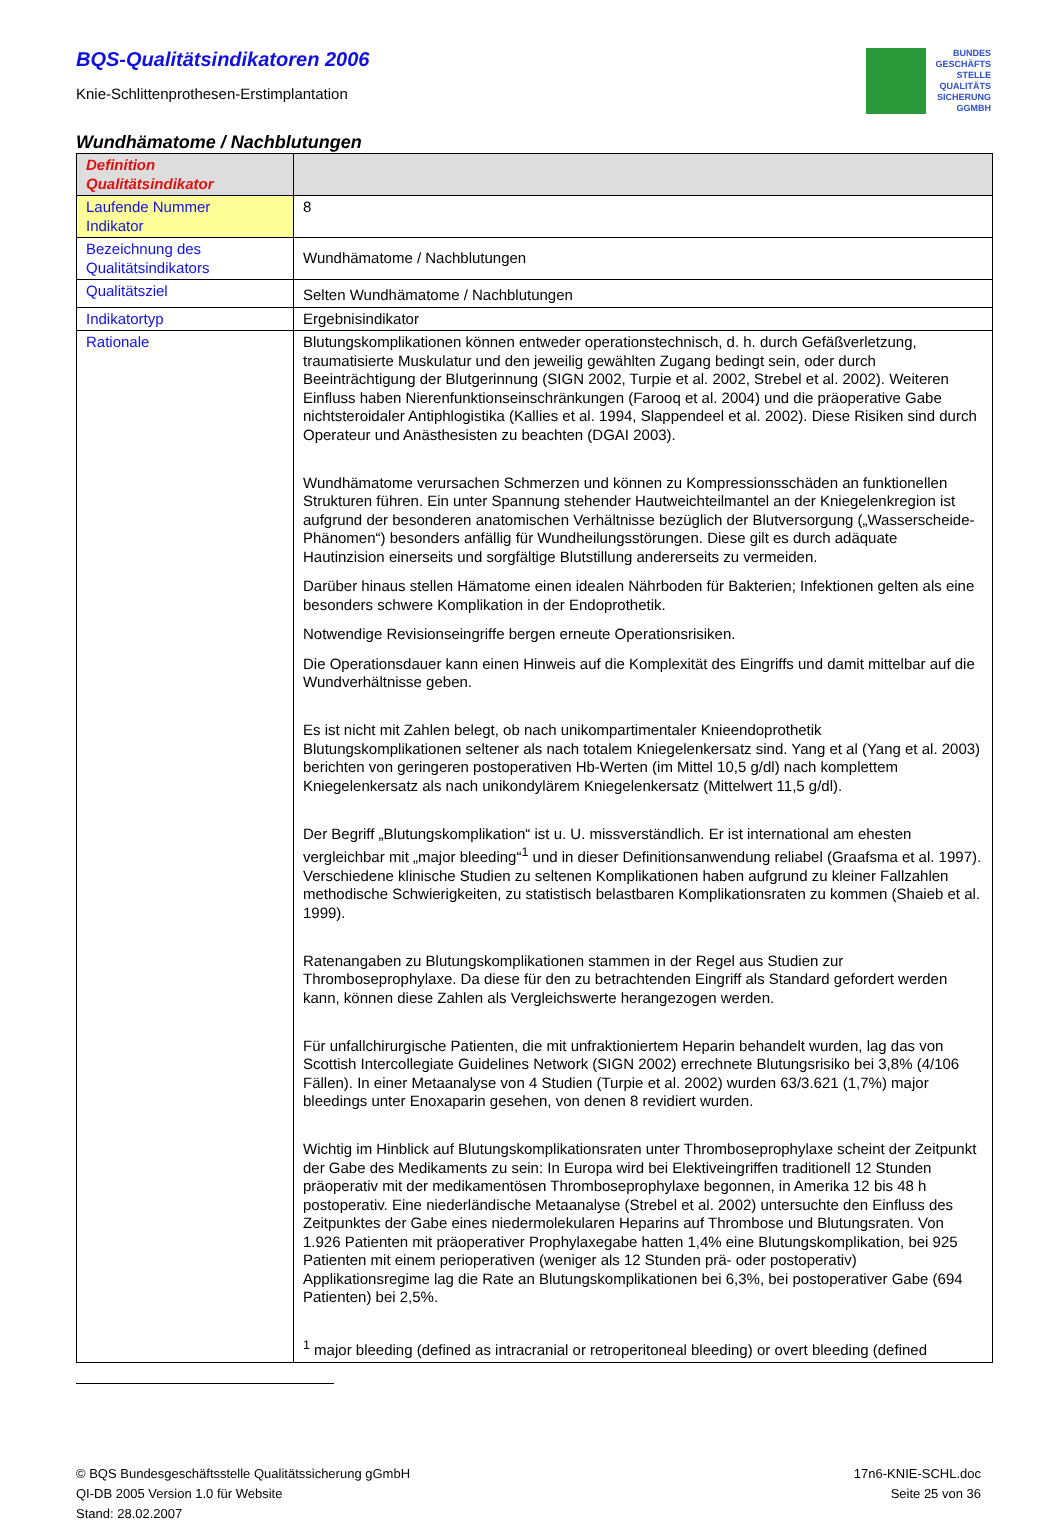BUNDES
GESCHÄFTS
STELLE
QUALITÄTS
SICHERUNG
GGMBH
BQS-Qualitätsindikatoren 2006
Knie-Schlittenprothesen-Erstimplantation
Wundhämatome / Nachblutungen
| Definition Qualitätsindikator | |
| Laufende Nummer Indikator | 8 |
| Bezeichnung des Qualitätsindikators | Wundhämatome / Nachblutungen |
| Qualitätsziel | Selten Wundhämatome / Nachblutungen |
| Indikatortyp | Ergebnisindikator |
| Rationale | Blutungskomplikationen können entweder operationstechnisch, d. h. durch Gefäßverletzung, traumatisierte Muskulatur und den jeweilig gewählten Zugang bedingt sein, oder durch Beeinträchtigung der Blutgerinnung (SIGN 2002, Turpie et al. 2002, Strebel et al. 2002). Weiteren Einfluss haben Nierenfunktionseinschränkungen (Farooq et al. 2004) und die präoperative Gabe nichtsteroidaler Antiphlogistika (Kallies et al. 1994, Slappendeel et al. 2002). Diese Risiken sind durch Operateur und Anästhesisten zu beachten (DGAI 2003). Wundhämatome verursachen Schmerzen und können zu Kompressionsschäden an funktionellen Strukturen führen. Ein unter Spannung stehender Hautweichteilmantel an der Kniegelenkregion ist aufgrund der besonderen anatomischen Verhältnisse bezüglich der Blutversorgung („Wasserscheide-Phänomen“) besonders anfällig für Wundheilungsstörungen. Diese gilt es durch adäquate Hautinzision einerseits und sorgfältige Blutstillung andererseits zu vermeiden. Darüber hinaus stellen Hämatome einen idealen Nährboden für Bakterien; Infektionen gelten als eine besonders schwere Komplikation in der Endoprothetik. Notwendige Revisionseingriffe bergen erneute Operationsrisiken. Die Operationsdauer kann einen Hinweis auf die Komplexität des Eingriffs und damit mittelbar auf die Wundverhältnisse geben. Es ist nicht mit Zahlen belegt, ob nach unikompartimentaler Knieendoprothetik Blutungskomplikationen seltener als nach totalem Kniegelenkersatz sind. Yang et al (Yang et al. 2003) berichten von geringeren postoperativen Hb-Werten (im Mittel 10,5 g/dl) nach komplettem Kniegelenkersatz als nach unikondylärem Kniegelenkersatz (Mittelwert 11,5 g/dl). Der Begriff „Blutungskomplikation“ ist u. U. missverständlich. Er ist international am ehesten vergleichbar mit „major bleeding“<sup>1</sup> und in dieser Definitionsanwendung reliabel (Graafsma et al. 1997). Verschiedene klinische Studien zu seltenen Komplikationen haben aufgrund zu kleiner Fallzahlen methodische Schwierigkeiten, zu statistisch belastbaren Komplikationsraten zu kommen (Shaieb et al. 1999). Ratenangaben zu Blutungskomplikationen stammen in der Regel aus Studien zur Thromboseprophylaxe. Da diese für den zu betrachtenden Eingriff als Standard gefordert werden kann, können diese Zahlen als Vergleichswerte herangezogen werden. Für unfallchirurgische Patienten, die mit unfraktioniertem Heparin behandelt wurden, lag das von Scottish Intercollegiate Guidelines Network (SIGN 2002) errechnete Blutungsrisiko bei 3,8% (4/106 Fällen). In einer Metaanalyse von 4 Studien (Turpie et al. 2002) wurden 63/3.621 (1,7%) major bleedings unter Enoxaparin gesehen, von denen 8 revidiert wurden. Wichtig im Hinblick auf Blutungskomplikationsraten unter Thromboseprophylaxe scheint der Zeitpunkt der Gabe des Medikaments zu sein: In Europa wird bei Elektiveingriffen traditionell 12 Stunden präoperativ mit der medikamentösen Thromboseprophylaxe begonnen, in Amerika 12 bis 48 h postoperativ. Eine niederländische Metaanalyse (Strebel et al. 2002) untersuchte den Einfluss des Zeitpunktes der Gabe eines niedermolekularen Heparins auf Thrombose und Blutungsraten. Von 1.926 Patienten mit präoperativer Prophylaxegabe hatten 1,4% eine Blutungskomplikation, bei 925 Patienten mit einem perioperativen (weniger als 12 Stunden prä- oder postoperativ) Applikationsregime lag die Rate an Blutungskomplikationen bei 6,3%, bei postoperativer Gabe (694 Patienten) bei 2,5%. <sup>1</sup> major bleeding (defined as intracranial or retroperitoneal bleeding) or overt bleeding (defined |
© BQS Bundesgeschäftsstelle Qualitätssicherung gGmbH
QI-DB 2005 Version 1.0 für Website
Stand: 28.02.2007
17n6-KNIE-SCHL.doc
Seite 25 von 36